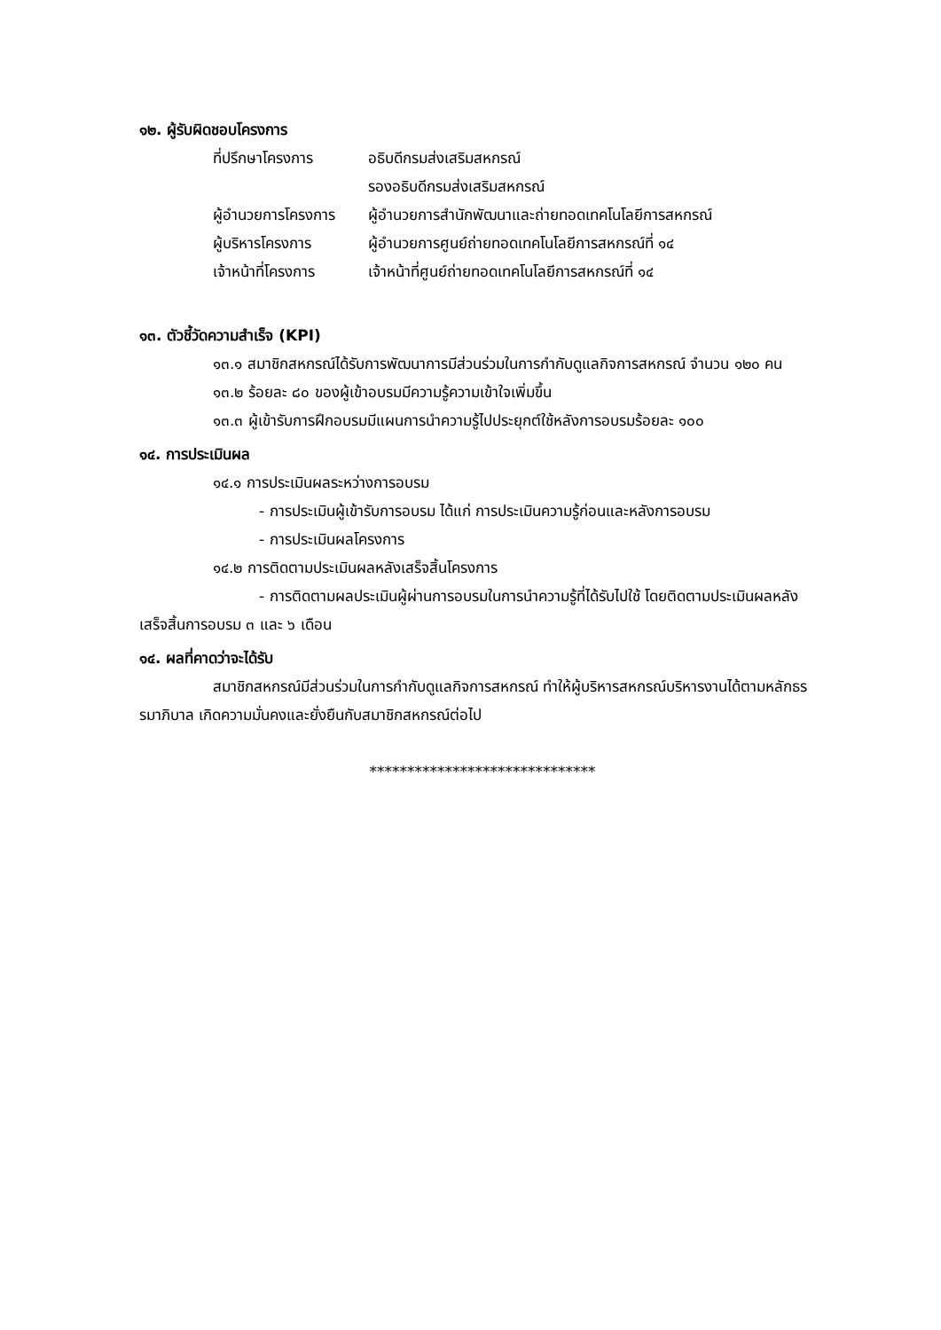๑๒. ผู้รับผิดชอบโครงการ
| ที่ปรึกษาโครงการ | อธิบดีกรมส่งเสริมสหกรณ์ |
| | รองอธิบดีกรมส่งเสริมสหกรณ์ |
| ผู้อำนวยการโครงการ | ผู้อำนวยการสำนักพัฒนาและถ่ายทอดเทคโนโลยีการสหกรณ์ |
| ผู้บริหารโครงการ | ผู้อำนวยการศูนย์ถ่ายทอดเทคโนโลยีการสหกรณ์ที่ ๑๔ |
| เจ้าหน้าที่โครงการ | เจ้าหน้าที่ศูนย์ถ่ายทอดเทคโนโลยีการสหกรณ์ที่ ๑๔ |
๑๓. ตัวชี้วัดความสำเร็จ (KPI)
๑๓.๑ สมาชิกสหกรณ์ได้รับการพัฒนาการมีส่วนร่วมในการกำกับดูแลกิจการสหกรณ์ จำนวน ๑๒๐ คน
๑๓.๒ ร้อยละ ๘๐ ของผู้เข้าอบรมมีความรู้ความเข้าใจเพิ่มขึ้น
๑๓.๓ ผู้เข้ารับการฝึกอบรมมีแผนการนำความรู้ไปประยุกต์ใช้หลังการอบรมร้อยละ ๑๐๐
๑๔. การประเมินผล
๑๔.๑ การประเมินผลระหว่างการอบรม
- การประเมินผู้เข้ารับการอบรม ได้แก่ การประเมินความรู้ก่อนและหลังการอบรม
- การประเมินผลโครงการ
๑๔.๒ การติดตามประเมินผลหลังเสร็จสิ้นโครงการ
- การติดตามผลประเมินผู้ผ่านการอบรมในการนำความรู้ที่ได้รับไปใช้ โดยติดตามประเมินผลหลังเสร็จสิ้นการอบรม ๓ และ ๖ เดือน
๑๔. ผลที่คาดว่าจะได้รับ
สมาชิกสหกรณ์มีส่วนร่วมในการกำกับดูแลกิจการสหกรณ์ ทำให้ผู้บริหารสหกรณ์บริหารงานได้ตามหลักธรรมาภิบาล เกิดความมั่นคงและยั่งยืนกับสมาชิกสหกรณ์ต่อไป
******************************